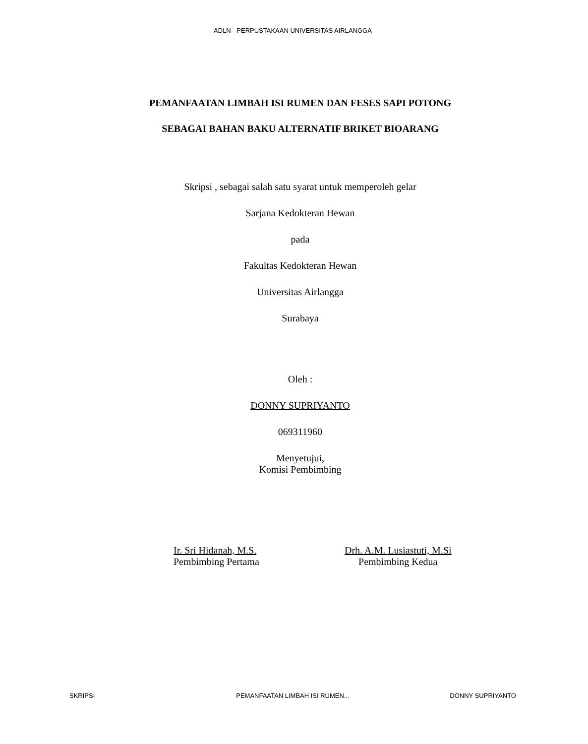ADLN - PERPUSTAKAAN UNIVERSITAS AIRLANGGA
PEMANFAATAN LIMBAH ISI RUMEN DAN FESES SAPI POTONG
SEBAGAI BAHAN BAKU ALTERNATIF BRIKET BIOARANG
Skripsi , sebagai salah satu syarat untuk memperoleh gelar
Sarjana Kedokteran Hewan
pada
Fakultas Kedokteran Hewan
Universitas Airlangga
Surabaya
Oleh :
DONNY SUPRIYANTO
069311960
Menyetujui,
Komisi Pembimbing
Ir. Sri Hidanah, M.S.
Pembimbing Pertama
Drh. A.M. Lusiastuti, M.Si
Pembimbing Kedua
SKRIPSI PEMANFAATAN LIMBAH ISI RUMEN...
DONNY SUPRIYANTO